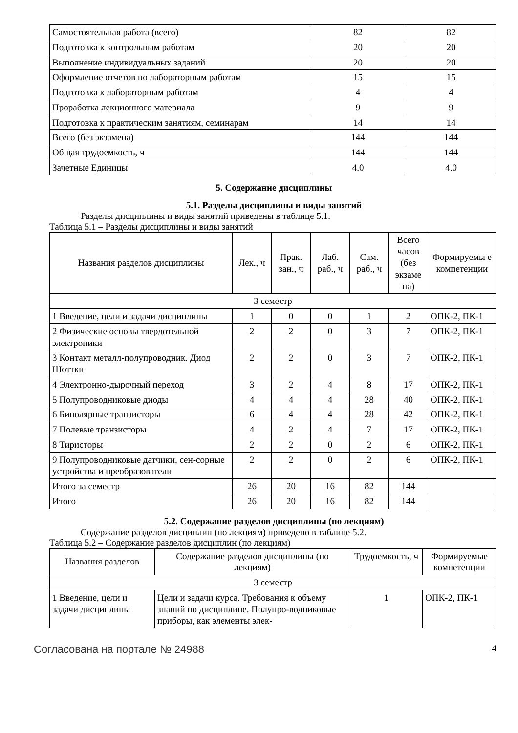| Самостоятельная работа (всего) | 82 | 82 |
| Подготовка к контрольным работам | 20 | 20 |
| Выполнение индивидуальных заданий | 20 | 20 |
| Оформление отчетов по лабораторным работам | 15 | 15 |
| Подготовка к лабораторным работам | 4 | 4 |
| Проработка лекционного материала | 9 | 9 |
| Подготовка к практическим занятиям, семинарам | 14 | 14 |
| Всего (без экзамена) | 144 | 144 |
| Общая трудоемкость, ч | 144 | 144 |
| Зачетные Единицы | 4.0 | 4.0 |
5. Содержание дисциплины
5.1. Разделы дисциплины и виды занятий
Разделы дисциплины и виды занятий приведены в таблице 5.1.
Таблица 5.1 – Разделы дисциплины и виды занятий
| Названия разделов дисциплины | Лек., ч | Прак. зан., ч | Лаб. раб., ч | Сам. раб., ч | Всего часов (без экзаме на) | Формируемы е компетенции |
| --- | --- | --- | --- | --- | --- | --- |
| 3 семестр | | | | | | |
| 1 Введение, цели и задачи дисциплины | 1 | 0 | 0 | 1 | 2 | ОПК-2, ПК-1 |
| 2 Физические основы твердотельной электроники | 2 | 2 | 0 | 3 | 7 | ОПК-2, ПК-1 |
| 3 Контакт металл-полупроводник. Диод Шоттки | 2 | 2 | 0 | 3 | 7 | ОПК-2, ПК-1 |
| 4 Электронно-дырочный переход | 3 | 2 | 4 | 8 | 17 | ОПК-2, ПК-1 |
| 5 Полупроводниковые диоды | 4 | 4 | 4 | 28 | 40 | ОПК-2, ПК-1 |
| 6 Биполярные транзисторы | 6 | 4 | 4 | 28 | 42 | ОПК-2, ПК-1 |
| 7 Полевые транзисторы | 4 | 2 | 4 | 7 | 17 | ОПК-2, ПК-1 |
| 8 Тиристоры | 2 | 2 | 0 | 2 | 6 | ОПК-2, ПК-1 |
| 9 Полупроводниковые датчики, сен-сорные устройства и преобразователи | 2 | 2 | 0 | 2 | 6 | ОПК-2, ПК-1 |
| Итого за семестр | 26 | 20 | 16 | 82 | 144 | |
| Итого | 26 | 20 | 16 | 82 | 144 | |
5.2. Содержание разделов дисциплины (по лекциям)
Содержание разделов дисциплин (по лекциям) приведено в таблице 5.2.
Таблица 5.2 – Содержание разделов дисциплин (по лекциям)
| Названия разделов | Содержание разделов дисциплины (по лекциям) | Трудоемкость, ч | Формируемые компетенции |
| --- | --- | --- | --- |
| 3 семестр | | | |
| 1 Введение, цели и задачи дисциплины | Цели и задачи курса. Требования к объему знаний по дисциплине. Полупро-водниковые приборы, как элементы элек- | 1 | ОПК-2, ПК-1 |
Согласована на портале № 24988 4